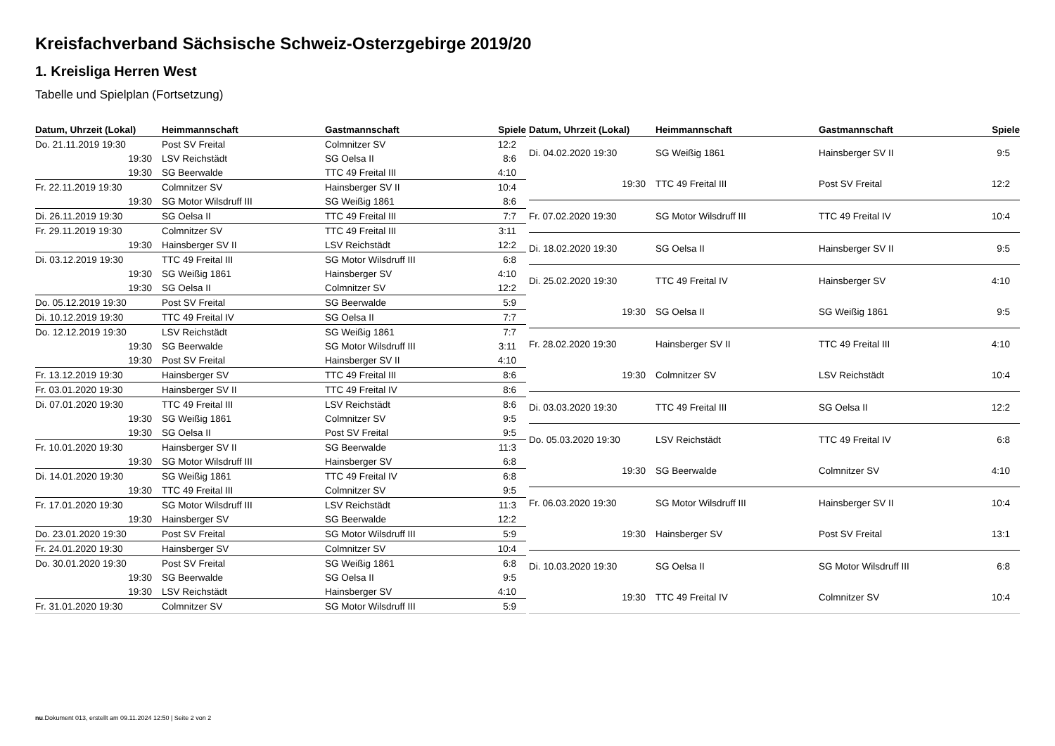Kreisfachverband Sächsische Schweiz-Osterzgebirge 2019/20
1. Kreisliga Herren West
Tabelle und Spielplan (Fortsetzung)
| Datum, Uhrzeit (Lokal) | Heimmannschaft | Gastmannschaft | Spiele |
| --- | --- | --- | --- |
| Do. 21.11.2019 19:30 | Post SV Freital | Colmnitzer SV | 12:2 |
| 19:30 | LSV Reichstädt | SG Oelsa II | 8:6 |
| 19:30 | SG Beerwalde | TTC 49 Freital III | 4:10 |
| Fr. 22.11.2019 19:30 | Colmnitzer SV | Hainsberger SV II | 10:4 |
| 19:30 | SG Motor Wilsdruff III | SG Weißig 1861 | 8:6 |
| Di. 26.11.2019 19:30 | SG Oelsa II | TTC 49 Freital III | 7:7 |
| Fr. 29.11.2019 19:30 | Colmnitzer SV | TTC 49 Freital III | 3:11 |
| 19:30 | Hainsberger SV II | LSV Reichstädt | 12:2 |
| Di. 03.12.2019 19:30 | TTC 49 Freital III | SG Motor Wilsdruff III | 6:8 |
| 19:30 | SG Weißig 1861 | Hainsberger SV | 4:10 |
| 19:30 | SG Oelsa II | Colmnitzer SV | 12:2 |
| Do. 05.12.2019 19:30 | Post SV Freital | SG Beerwalde | 5:9 |
| Di. 10.12.2019 19:30 | TTC 49 Freital IV | SG Oelsa II | 7:7 |
| Do. 12.12.2019 19:30 | LSV Reichstädt | SG Weißig 1861 | 7:7 |
| 19:30 | SG Beerwalde | SG Motor Wilsdruff III | 3:11 |
| 19:30 | Post SV Freital | Hainsberger SV II | 4:10 |
| Fr. 13.12.2019 19:30 | Hainsberger SV | TTC 49 Freital III | 8:6 |
| Fr. 03.01.2020 19:30 | Hainsberger SV II | TTC 49 Freital IV | 8:6 |
| Di. 07.01.2020 19:30 | TTC 49 Freital III | LSV Reichstädt | 8:6 |
| 19:30 | SG Weißig 1861 | Colmnitzer SV | 9:5 |
| 19:30 | SG Oelsa II | Post SV Freital | 9:5 |
| Fr. 10.01.2020 19:30 | Hainsberger SV II | SG Beerwalde | 11:3 |
| 19:30 | SG Motor Wilsdruff III | Hainsberger SV | 6:8 |
| Di. 14.01.2020 19:30 | SG Weißig 1861 | TTC 49 Freital IV | 6:8 |
| 19:30 | TTC 49 Freital III | Colmnitzer SV | 9:5 |
| Fr. 17.01.2020 19:30 | SG Motor Wilsdruff III | LSV Reichstädt | 11:3 |
| 19:30 | Hainsberger SV | SG Beerwalde | 12:2 |
| Do. 23.01.2020 19:30 | Post SV Freital | SG Motor Wilsdruff III | 5:9 |
| Fr. 24.01.2020 19:30 | Hainsberger SV | Colmnitzer SV | 10:4 |
| Do. 30.01.2020 19:30 | Post SV Freital | SG Weißig 1861 | 6:8 |
| 19:30 | SG Beerwalde | SG Oelsa II | 9:5 |
| 19:30 | LSV Reichstädt | Hainsberger SV | 4:10 |
| Fr. 31.01.2020 19:30 | Colmnitzer SV | SG Motor Wilsdruff III | 5:9 |
| Datum, Uhrzeit (Lokal) | Heimmannschaft | Gastmannschaft | Spiele |
| --- | --- | --- | --- |
| Di. 04.02.2020 19:30 | SG Weißig 1861 | Hainsberger SV II | 9:5 |
| 19:30 | TTC 49 Freital III | Post SV Freital | 12:2 |
| Fr. 07.02.2020 19:30 | SG Motor Wilsdruff III | TTC 49 Freital IV | 10:4 |
| Di. 18.02.2020 19:30 | SG Oelsa II | Hainsberger SV II | 9:5 |
| Di. 25.02.2020 19:30 | TTC 49 Freital IV | Hainsberger SV | 4:10 |
| 19:30 | SG Oelsa II | SG Weißig 1861 | 9:5 |
| Fr. 28.02.2020 19:30 | Hainsberger SV II | TTC 49 Freital III | 4:10 |
| 19:30 | Colmnitzer SV | LSV Reichstädt | 10:4 |
| Di. 03.03.2020 19:30 | TTC 49 Freital III | SG Oelsa II | 12:2 |
| Do. 05.03.2020 19:30 | LSV Reichstädt | TTC 49 Freital IV | 6:8 |
| 19:30 | SG Beerwalde | Colmnitzer SV | 4:10 |
| Fr. 06.03.2020 19:30 | SG Motor Wilsdruff III | Hainsberger SV II | 10:4 |
| 19:30 | Hainsberger SV | Post SV Freital | 13:1 |
| Di. 10.03.2020 19:30 | SG Oelsa II | SG Motor Wilsdruff III | 6:8 |
| 19:30 | TTC 49 Freital IV | Colmnitzer SV | 10:4 |
nu.Dokument 013, erstellt am 09.11.2024 12:50 | Seite 2 von 2